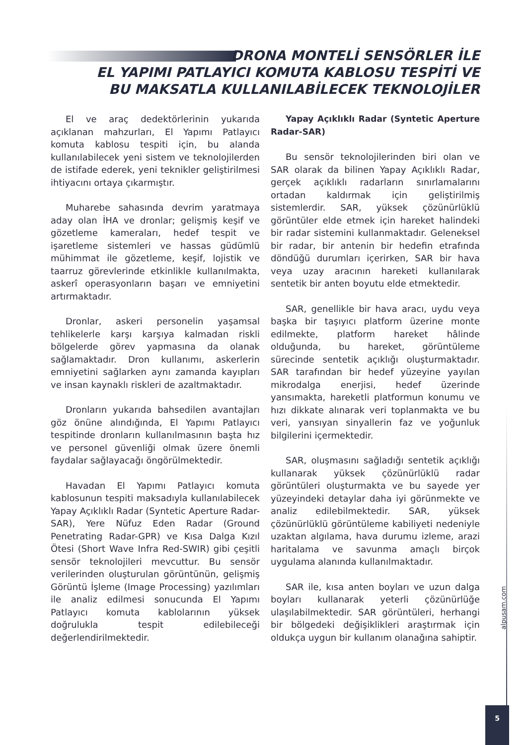DRONA MONTELİ SENSÖRLER İLE
EL YAPIMI PATLAYICI KOMUTA KABLOSU TESPİTİ VE
BU MAKSATLA KULLANILABİLECEK TEKNOLOJİLER
El ve araç dedektörlerinin yukarıda açıklanan mahzurları, El Yapımı Patlayıcı komuta kablosu tespiti için, bu alanda kullanılabilecek yeni sistem ve teknolojilerden de istifade ederek, yeni teknikler geliştirilmesi ihtiyacını ortaya çıkarmıştır.
Muharebe sahasında devrim yaratmaya aday olan İHA ve dronlar; gelişmiş keşif ve gözetleme kameraları, hedef tespit ve işaretleme sistemleri ve hassas güdümlü mühimmat ile gözetleme, keşif, lojistik ve taarruz görevlerinde etkinlikle kullanılmakta, askerî operasyonların başarı ve emniyetini artırmaktadır.
Dronlar, askeri personelin yaşamsal tehlikelerle karşı karşıya kalmadan riskli bölgelerde görev yapmasına da olanak sağlamaktadır. Dron kullanımı, askerlerin emniyetini sağlarken aynı zamanda kayıpları ve insan kaynaklı riskleri de azaltmaktadır.
Dronların yukarıda bahsedilen avantajları göz önüne alındığında, El Yapımı Patlayıcı tespitinde dronların kullanılmasının başta hız ve personel güvenliği olmak üzere önemli faydalar sağlayacağı öngörülmektedir.
Havadan El Yapımı Patlayıcı komuta kablosunun tespiti maksadıyla kullanılabilecek Yapay Açıklıklı Radar (Syntetic Aperture Radar-SAR), Yere Nüfuz Eden Radar (Ground Penetrating Radar-GPR) ve Kısa Dalga Kızıl Ötesi (Short Wave Infra Red-SWIR) gibi çeşitli sensör teknolojileri mevcuttur. Bu sensör verilerinden oluşturulan görüntünün, gelişmiş Görüntü İşleme (Image Processing) yazılımları ile analiz edilmesi sonucunda El Yapımı Patlayıcı komuta kablolarının yüksek doğrulukla tespit edilebileceği değerlendirilmektedir.
Yapay Açıklıklı Radar (Syntetic Aperture Radar-SAR)
Bu sensör teknolojilerinden biri olan ve SAR olarak da bilinen Yapay Açıklıklı Radar, gerçek açıklıklı radarların sınırlamalarını ortadan kaldırmak için geliştirilmiş sistemlerdir. SAR, yüksek çözünürlüklü görüntüler elde etmek için hareket halindeki bir radar sistemini kullanmaktadır. Geleneksel bir radar, bir antenin bir hedefin etrafında döndüğü durumları içerirken, SAR bir hava veya uzay aracının hareketi kullanılarak sentetik bir anten boyutu elde etmektedir.
SAR, genellikle bir hava aracı, uydu veya başka bir taşıyıcı platform üzerine monte edilmekte, platform hareket hâlinde olduğunda, bu hareket, görüntüleme sürecinde sentetik açıklığı oluşturmaktadır. SAR tarafından bir hedef yüzeyine yayılan mikrodalga enerjisi, hedef üzerinde yansımakta, hareketli platformun konumu ve hızı dikkate alınarak veri toplanmakta ve bu veri, yansıyan sinyallerin faz ve yoğunluk bilgilerini içermektedir.
SAR, oluşmasını sağladığı sentetik açıklığı kullanarak yüksek çözünürlüklü radar görüntüleri oluşturmakta ve bu sayede yer yüzeyindeki detaylar daha iyi görünmekte ve analiz edilebilmektedir. SAR, yüksek çözünürlüklü görüntüleme kabiliyeti nedeniyle uzaktan algılama, hava durumu izleme, arazi haritalama ve savunma amaçlı birçok uygulama alanında kullanılmaktadır.
SAR ile, kısa anten boyları ve uzun dalga boyları kullanarak yeterli çözünürlüğe ulaşılabilmektedir. SAR görüntüleri, herhangi bir bölgedeki değişiklikleri araştırmak için oldukça uygun bir kullanım olanağına sahiptir.
alpusam.com
5